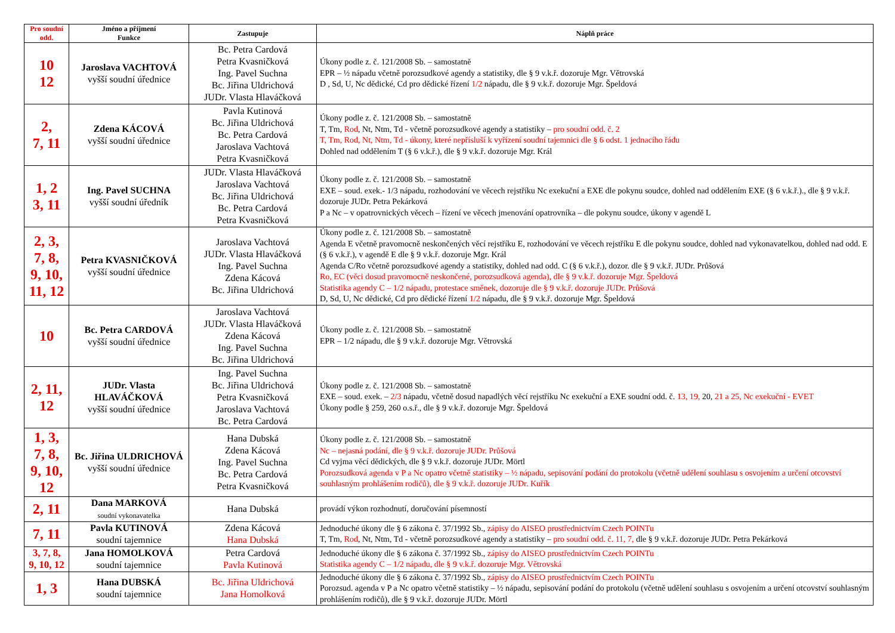| Pro soudní odd. | Jméno a příjmení Funkce | Zastupuje | Náplň práce |
| --- | --- | --- | --- |
| 10 12 | Jaroslava VACHTOVÁ vyšší soudní úřednice | Bc. Petra Cardová Petra Kvasničková Ing. Pavel Suchna Bc. Jiřina Uldrichová JUDr. Vlasta Hlaváčková | Úkony podle z. č. 121/2008 Sb. – samostatně EPR – ½ nápadu včetně porozsudkové agendy a statistiky, dle § 9 v.k.ř. dozoruje Mgr. Větrovská D , Sd, U, Nc dědické, Cd pro dědické řízení 1/2 nápadu, dle § 9 v.k.ř. dozoruje Mgr. Špeldová |
| 2, 7, 11 | Zdena KÁCOVÁ vyšší soudní úřednice | Pavla Kutinová Bc. Jiřina Uldrichová Bc. Petra Cardová Jaroslava Vachtová Petra Kvasničková | Úkony podle z. č. 121/2008 Sb. – samostatně T, Tm, Rod , Nt, Ntm, Td - včetně porozsudkové agendy a statistiky – pro soudní odd. č. 2 T, Tm, Rod, Nt, Ntm, Td - úkony, které nepřísluší k vyřízení soudní tajemnici dle § 6 odst. 1 jednacího řádu Dohled nad oddělením T (§ 6 v.k.ř.), dle § 9 v.k.ř. dozoruje Mgr. Král |
| 1, 2 3, 11 | Ing. Pavel SUCHNA vyšší soudní úředník | JUDr. Vlasta Hlaváčková Jaroslava Vachtová Bc. Jiřina Uldrichová Bc. Petra Cardová Petra Kvasničková | Úkony podle z. č. 121/2008 Sb. – samostatně EXE – soud. exek.- 1/3 nápadu, rozhodování ve věcech rejstříku Nc exekuční a EXE dle pokynu soudce, dohled nad oddělením EXE (§ 6 v.k.ř.)., dle § 9 v.k.ř. dozoruje JUDr. Petra Pekárková P a Nc – v opatrovnických věcech – řízení ve věcech jmenování opatrovníka – dle pokynu soudce, úkony v agendě L |
| 2, 3, 7, 8, 9, 10, 11, 12 | Petra KVASNIČKOVÁ vyšší soudní úřednice | Jaroslava Vachtová JUDr. Vlasta Hlaváčková Ing. Pavel Suchna Zdena Kácová Bc. Jiřina Uldrichová | Úkony podle z. č. 121/2008 Sb. – samostatně Agenda E včetně pravomocně neskončených věcí rejstříku E, rozhodování ve věcech rejstříku E dle pokynu soudce, dohled nad vykonavatelkou, dohled nad odd. E (§ 6 v.k.ř.), v agendě E dle § 9 v.k.ř. dozoruje Mgr. Král Agenda C/Ro včetně porozsudkové agendy a statistiky, dohled nad odd. C (§ 6 v.k.ř.), dozor. dle § 9 v.k.ř. JUDr. Průšová Ro, EC (věci dosud pravomocně neskončené, porozsudková agenda), dle § 9 v.k.ř. dozoruje Mgr. Špeldová Statistika agendy C – 1/2 nápadu, protestace směnek, dozoruje dle § 9 v.k.ř. dozoruje JUDr. Průšová D, Sd, U, Nc dědické, Cd pro dědické řízení 1/2 nápadu, dle § 9 v.k.ř. dozoruje Mgr. Špeldová |
| 10 | Bc. Petra CARDOVÁ vyšší soudní úřednice | Jaroslava Vachtová JUDr. Vlasta Hlaváčková Zdena Kácová Ing. Pavel Suchna Bc. Jiřina Uldrichová | Úkony podle z. č. 121/2008 Sb. – samostatně EPR – 1/2 nápadu, dle § 9 v.k.ř. dozoruje Mgr. Větrovská |
| 2, 11, 12 | JUDr. Vlasta HLAVÁČKOVÁ vyšší soudní úřednice | Ing. Pavel Suchna Bc. Jiřina Uldrichová Petra Kvasničková Jaroslava Vachtová Bc. Petra Cardová | Úkony podle z. č. 121/2008 Sb. – samostatně EXE – soud. exek. – 2/3 nápadu, včetně dosud napadlých věcí rejstříku Nc exekuční a EXE soudní odd. č. 13, 19, 20, 21 a 25, Nc exekuční - EVET Úkony podle § 259, 260 o.s.ř., dle § 9 v.k.ř. dozoruje Mgr. Špeldová |
| 1, 3, 7, 8, 9, 10, 12 | Bc. Jiřina ULDRICHOVÁ vyšší soudní úřednice | Hana Dubská Zdena Kácová Ing. Pavel Suchna Bc. Petra Cardová Petra Kvasničková | Úkony podle z. č. 121/2008 Sb. – samostatně Nc – nejasná podání, dle § 9 v.k.ř. dozoruje JUDr. Průšová Cd vyjma věcí dědických, dle § 9 v.k.ř. dozoruje JUDr. Mörtl Porozsudková agenda v P a Nc opatro včetně statistiky – ½ nápadu, sepisování podání do protokolu (včetně udělení souhlasu s osvojením a určení otcovství souhlasným prohlášením rodičů), dle § 9 v.k.ř. dozoruje JUDr. Kuřík |
| 2, 11 | Dana MARKOVÁ soudní vykonavatelka | Hana Dubská | provádí výkon rozhodnutí, doručování písemností |
| 7, 11 | Pavla KUTINOVÁ soudní tajemnice | Zdena Kácová Hana Dubská | Jednoduché úkony dle § 6 zákona č. 37/1992 Sb., zápisy do AISEO prostřednictvím Czech POINTu T, Tm, Rod , Nt, Ntm, Td - včetně porozsudkové agendy a statistiky – pro soudní odd. č. 11, 7, dle § 9 v.k.ř. dozoruje JUDr. Petra Pekárková |
| 3, 7, 8, 9, 10, 12 | Jana HOMOLKOVÁ soudní tajemnice | Petra Cardová Pavla Kutinová | Jednoduché úkony dle § 6 zákona č. 37/1992 Sb., zápisy do AISEO prostřednictvím Czech POINTu Statistika agendy C – 1/2 nápadu, dle § 9 v.k.ř. dozoruje Mgr. Větrovská |
| 1, 3 | Hana DUBSKÁ soudní tajemnice | Bc. Jiřina Uldrichová Jana Homolková | Jednoduché úkony dle § 6 zákona č. 37/1992 Sb., zápisy do AISEO prostřednictvím Czech POINTu Porozsud. agenda v P a Nc opatro včetně statistiky – ½ nápadu, sepisování podání do protokolu (včetně udělení souhlasu s osvojením a určení otcovství souhlasným prohlášením rodičů), dle § 9 v.k.ř. dozoruje JUDr. Mörtl |